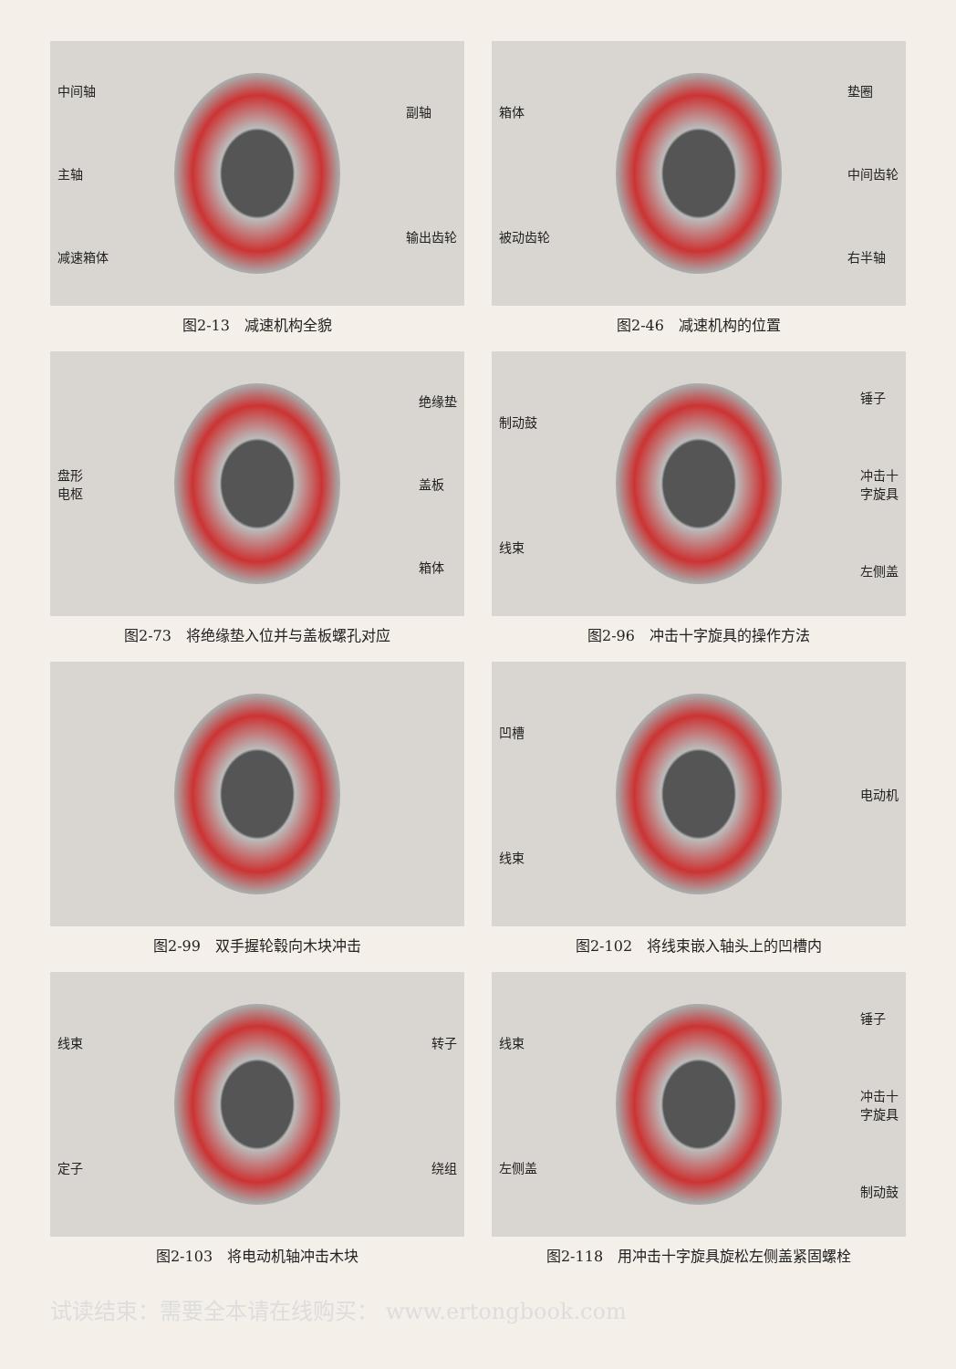中间轴
主轴
减速箱体
副轴
输出齿轮
图2-13　减速机构全貌
箱体
被动齿轮
垫圈
中间齿轮
右半轴
图2-46　减速机构的位置
盘形
电枢
绝缘垫
盖板
箱体
图2-73　将绝缘垫入位并与盖板螺孔对应
制动鼓
线束
锤子
冲击十
字旋具
左侧盖
图2-96　冲击十字旋具的操作方法
图2-99　双手握轮毂向木块冲击
凹槽
线束
电动机
图2-102　将线束嵌入轴头上的凹槽内
线束
定子
转子
绕组
图2-103　将电动机轴冲击木块
线束
左侧盖
锤子
冲击十
字旋具
制动鼓
图2-118　用冲击十字旋具旋松左侧盖紧固螺栓
试读结束：需要全本请在线购买： www.ertongbook.com